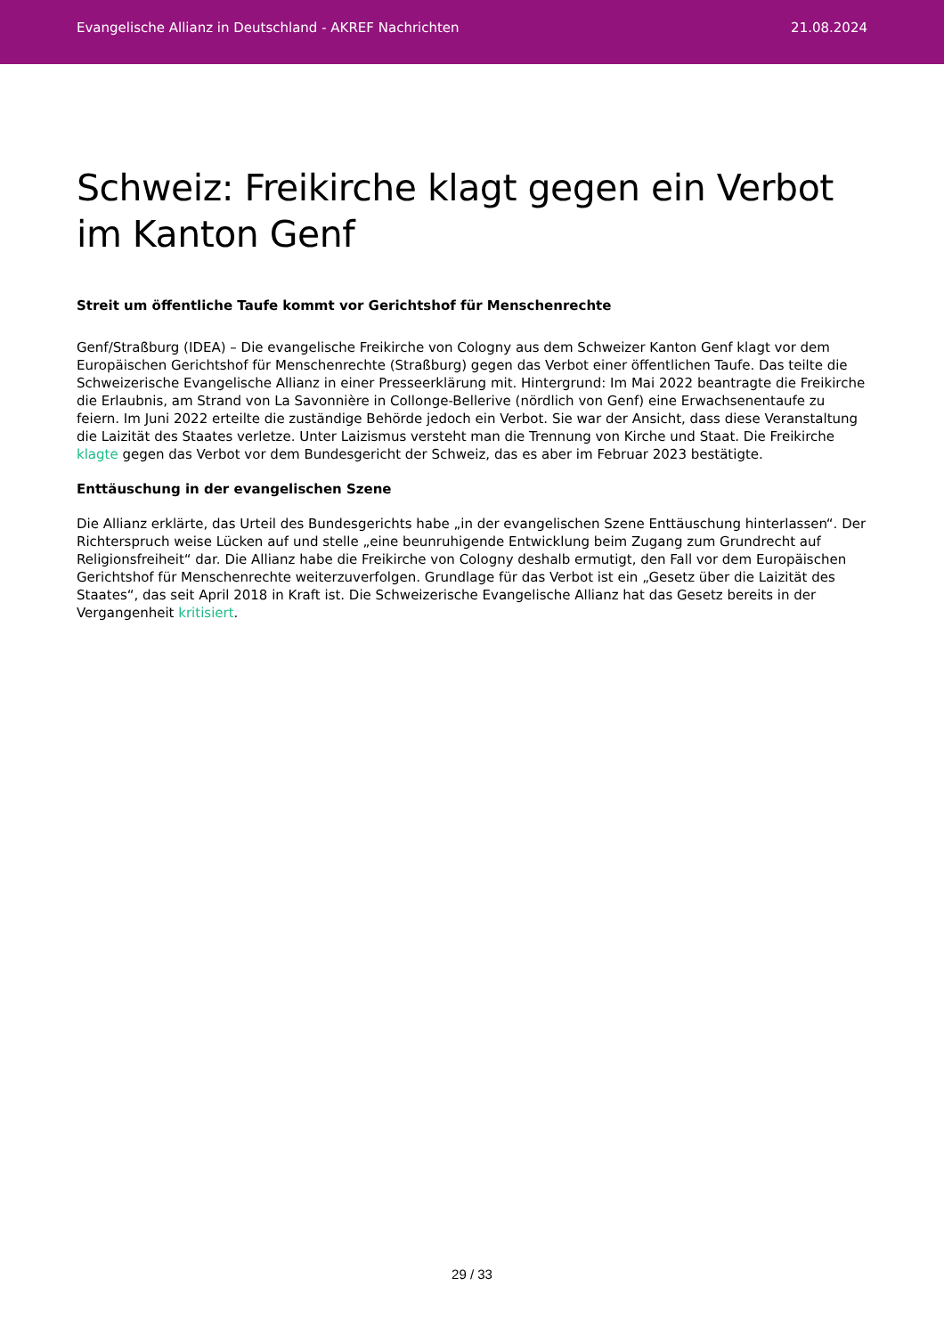Evangelische Allianz in Deutschland - AKREF Nachrichten 21.08.2024
Schweiz: Freikirche klagt gegen ein Verbot im Kanton Genf
Streit um öffentliche Taufe kommt vor Gerichtshof für Menschenrechte
Genf/Straßburg (IDEA) – Die evangelische Freikirche von Cologny aus dem Schweizer Kanton Genf klagt vor dem Europäischen Gerichtshof für Menschenrechte (Straßburg) gegen das Verbot einer öffentlichen Taufe. Das teilte die Schweizerische Evangelische Allianz in einer Presseerklärung mit. Hintergrund: Im Mai 2022 beantragte die Freikirche die Erlaubnis, am Strand von La Savonnière in Collonge-Bellerive (nördlich von Genf) eine Erwachsenentaufe zu feiern. Im Juni 2022 erteilte die zuständige Behörde jedoch ein Verbot. Sie war der Ansicht, dass diese Veranstaltung die Laizität des Staates verletze. Unter Laizismus versteht man die Trennung von Kirche und Staat. Die Freikirche klagte gegen das Verbot vor dem Bundesgericht der Schweiz, das es aber im Februar 2023 bestätigte.
Enttäuschung in der evangelischen Szene
Die Allianz erklärte, das Urteil des Bundesgerichts habe „in der evangelischen Szene Enttäuschung hinterlassen“. Der Richterspruch weise Lücken auf und stelle „eine beunruhigende Entwicklung beim Zugang zum Grundrecht auf Religionsfreiheit“ dar. Die Allianz habe die Freikirche von Cologny deshalb ermutigt, den Fall vor dem Europäischen Gerichtshof für Menschenrechte weiterzuverfolgen. Grundlage für das Verbot ist ein „Gesetz über die Laizität des Staates“, das seit April 2018 in Kraft ist. Die Schweizerische Evangelische Allianz hat das Gesetz bereits in der Vergangenheit kritisiert.
29 / 33